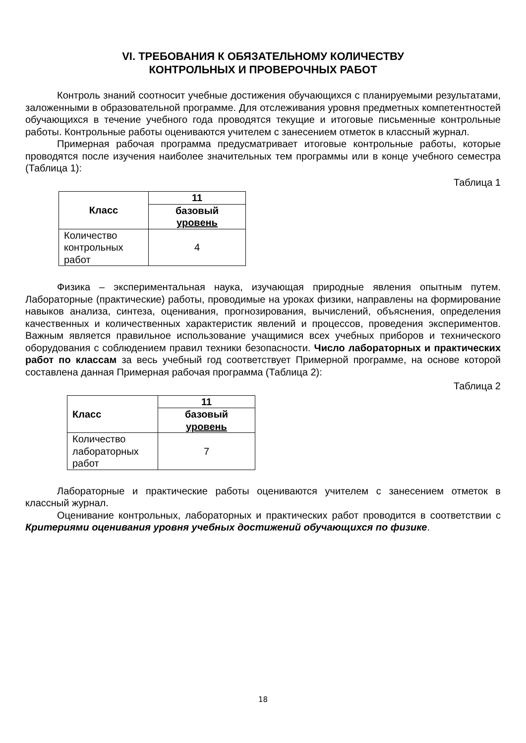VI. ТРЕБОВАНИЯ К ОБЯЗАТЕЛЬНОМУ КОЛИЧЕСТВУ
КОНТРОЛЬНЫХ И ПРОВЕРОЧНЫХ РАБОТ
Контроль знаний соотносит учебные достижения обучающихся с планируемыми результатами, заложенными в образовательной программе. Для отслеживания уровня предметных компетентностей обучающихся в течение учебного года проводятся текущие и итоговые письменные контрольные работы. Контрольные работы оцениваются учителем с занесением отметок в классный журнал.
Примерная рабочая программа предусматривает итоговые контрольные работы, которые проводятся после изучения наиболее значительных тем программы или в конце учебного семестра (Таблица 1):
Таблица 1
| Класс | 11 |
| --- | --- |
| | базовый уровень |
| Количество контрольных работ | 4 |
Физика – экспериментальная наука, изучающая природные явления опытным путем. Лабораторные (практические) работы, проводимые на уроках физики, направлены на формирование навыков анализа, синтеза, оценивания, прогнозирования, вычислений, объяснения, определения качественных и количественных характеристик явлений и процессов, проведения экспериментов. Важным является правильное использование учащимися всех учебных приборов и технического оборудования с соблюдением правил техники безопасности. Число лабораторных и практических работ по классам за весь учебный год соответствует Примерной программе, на основе которой составлена данная Примерная рабочая программа (Таблица 2):
Таблица 2
| Класс | 11 |
| --- | --- |
| | базовый уровень |
| Количество лабораторных работ | 7 |
Лабораторные и практические работы оцениваются учителем с занесением отметок в классный журнал.
Оценивание контрольных, лабораторных и практических работ проводится в соответствии с Критериями оценивания уровня учебных достижений обучающихся по физике.
18